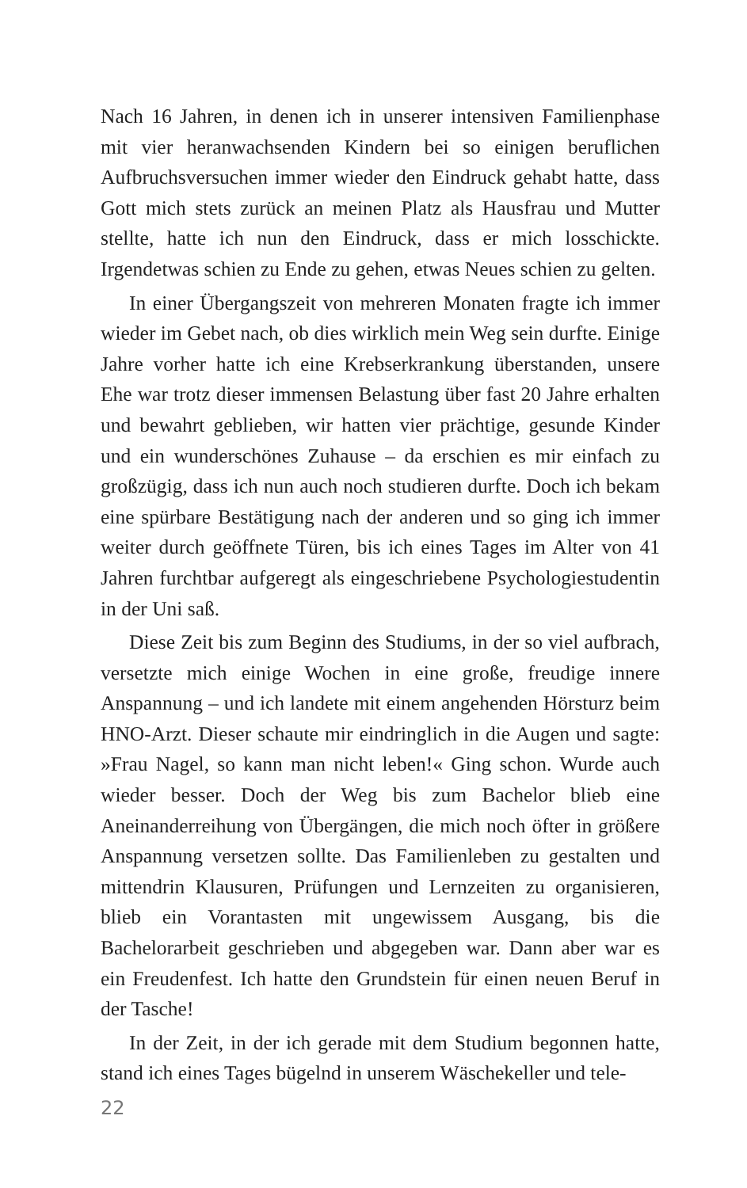Nach 16 Jahren, in denen ich in unserer intensiven Familienphase mit vier heranwachsenden Kindern bei so einigen beruflichen Aufbruchsversuchen immer wieder den Eindruck gehabt hatte, dass Gott mich stets zurück an meinen Platz als Hausfrau und Mutter stellte, hatte ich nun den Eindruck, dass er mich losschickte. Irgendetwas schien zu Ende zu gehen, etwas Neues schien zu gelten.
In einer Übergangszeit von mehreren Monaten fragte ich immer wieder im Gebet nach, ob dies wirklich mein Weg sein durfte. Einige Jahre vorher hatte ich eine Krebserkrankung überstanden, unsere Ehe war trotz dieser immensen Belastung über fast 20 Jahre erhalten und bewahrt geblieben, wir hatten vier prächtige, gesunde Kinder und ein wunderschönes Zuhause – da erschien es mir einfach zu großzügig, dass ich nun auch noch studieren durfte. Doch ich bekam eine spürbare Bestätigung nach der anderen und so ging ich immer weiter durch geöffnete Türen, bis ich eines Tages im Alter von 41 Jahren furchtbar aufgeregt als eingeschriebene Psychologiestudentin in der Uni saß.
Diese Zeit bis zum Beginn des Studiums, in der so viel aufbrach, versetzte mich einige Wochen in eine große, freudige innere Anspannung – und ich landete mit einem angehenden Hörsturz beim HNO-Arzt. Dieser schaute mir eindringlich in die Augen und sagte: »Frau Nagel, so kann man nicht leben!« Ging schon. Wurde auch wieder besser. Doch der Weg bis zum Bachelor blieb eine Aneinanderreihung von Übergängen, die mich noch öfter in größere Anspannung versetzen sollte. Das Familienleben zu gestalten und mittendrin Klausuren, Prüfungen und Lernzeiten zu organisieren, blieb ein Vorantasten mit ungewissem Ausgang, bis die Bachelorarbeit geschrieben und abgegeben war. Dann aber war es ein Freudenfest. Ich hatte den Grundstein für einen neuen Beruf in der Tasche!
In der Zeit, in der ich gerade mit dem Studium begonnen hatte, stand ich eines Tages bügelnd in unserem Wäschekeller und tele-
22